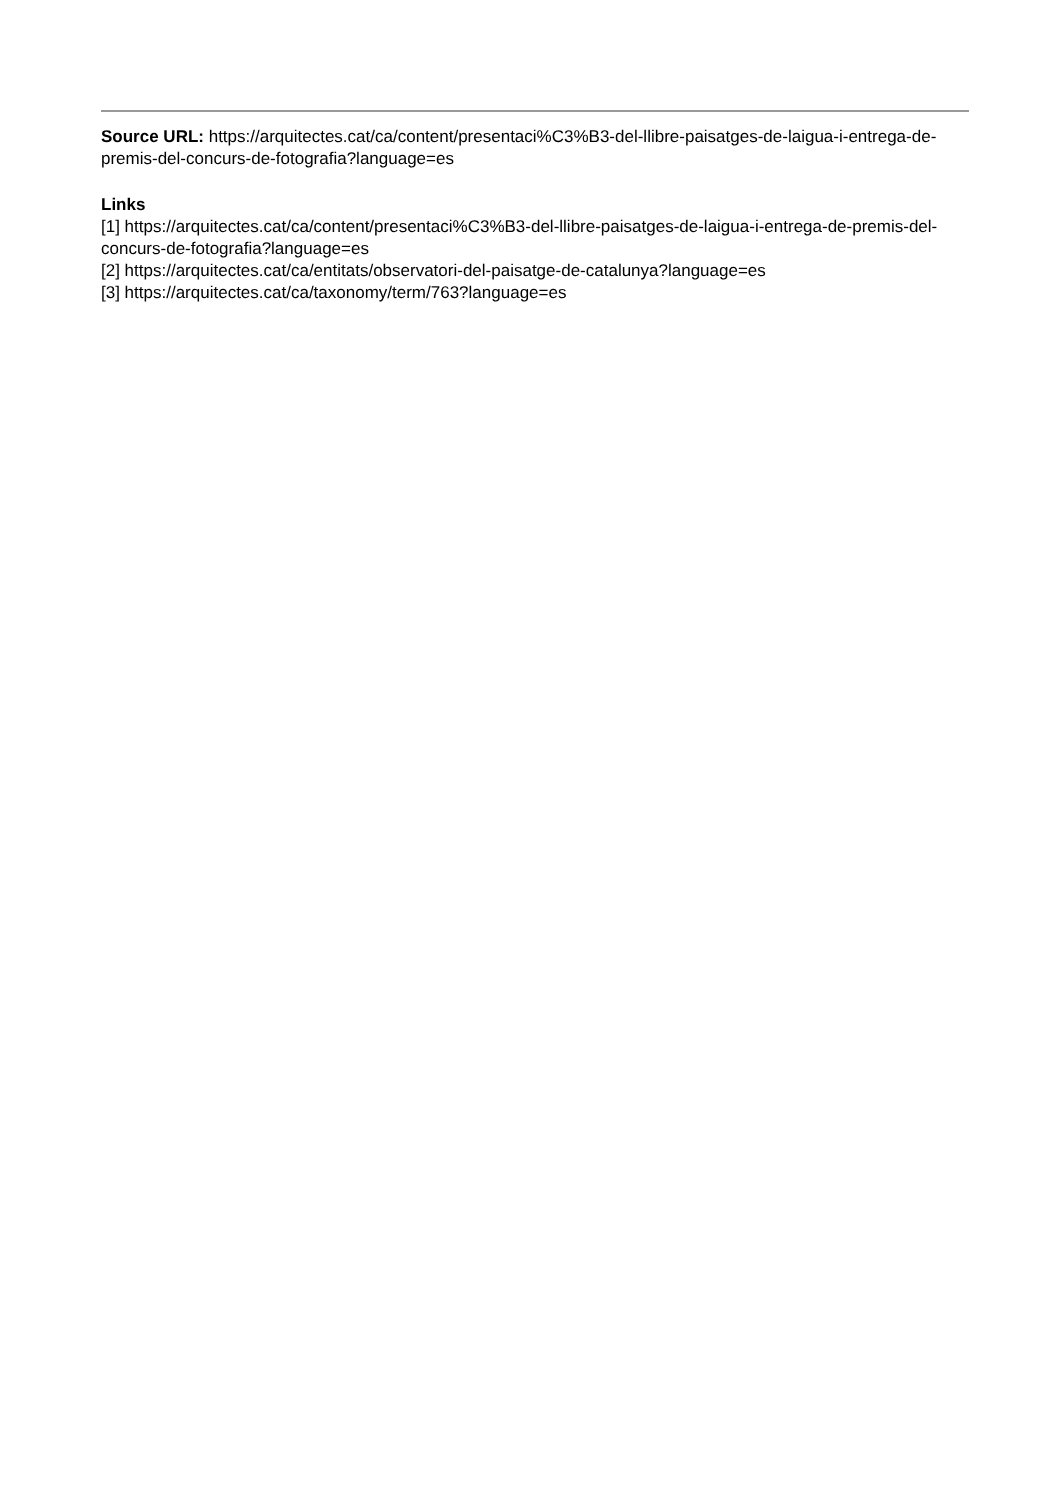Source URL: https://arquitectes.cat/ca/content/presentaci%C3%B3-del-llibre-paisatges-de-laigua-i-entrega-de-premis-del-concurs-de-fotografia?language=es
Links
[1] https://arquitectes.cat/ca/content/presentaci%C3%B3-del-llibre-paisatges-de-laigua-i-entrega-de-premis-del-concurs-de-fotografia?language=es
[2] https://arquitectes.cat/ca/entitats/observatori-del-paisatge-de-catalunya?language=es
[3] https://arquitectes.cat/ca/taxonomy/term/763?language=es